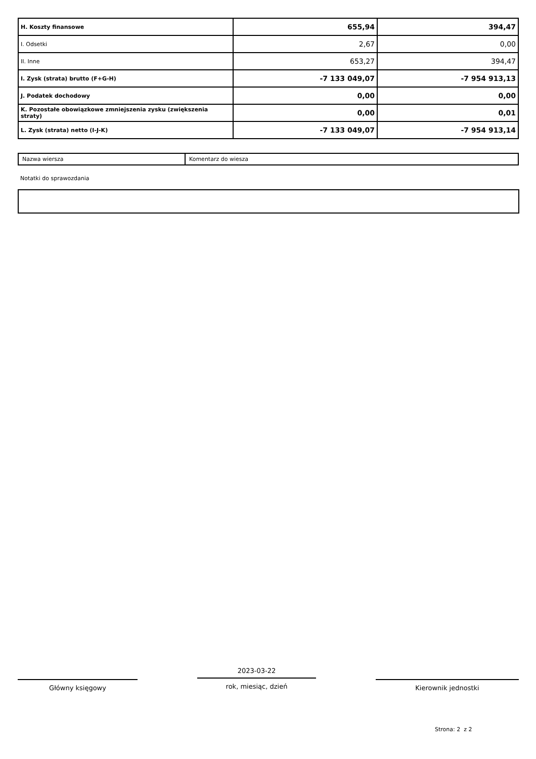| H. Koszty finansowe | 655,94 | 394,47 |
| I. Odsetki | 2,67 | 0,00 |
| II. Inne | 653,27 | 394,47 |
| I. Zysk (strata) brutto (F+G-H) | -7 133 049,07 | -7 954 913,13 |
| J. Podatek dochodowy | 0,00 | 0,00 |
| K. Pozostałe obowiązkowe zmniejszenia zysku (zwiększenia straty) | 0,00 | 0,01 |
| L. Zysk (strata) netto (I-J-K) | -7 133 049,07 | -7 954 913,14 |
| Nazwa wiersza | Komentarz do wiesza |
Notatki do sprawozdania
Główny księgowy
2023-03-22
rok, miesiąc, dzień
Kierownik jednostki
Strona: 2 z 2